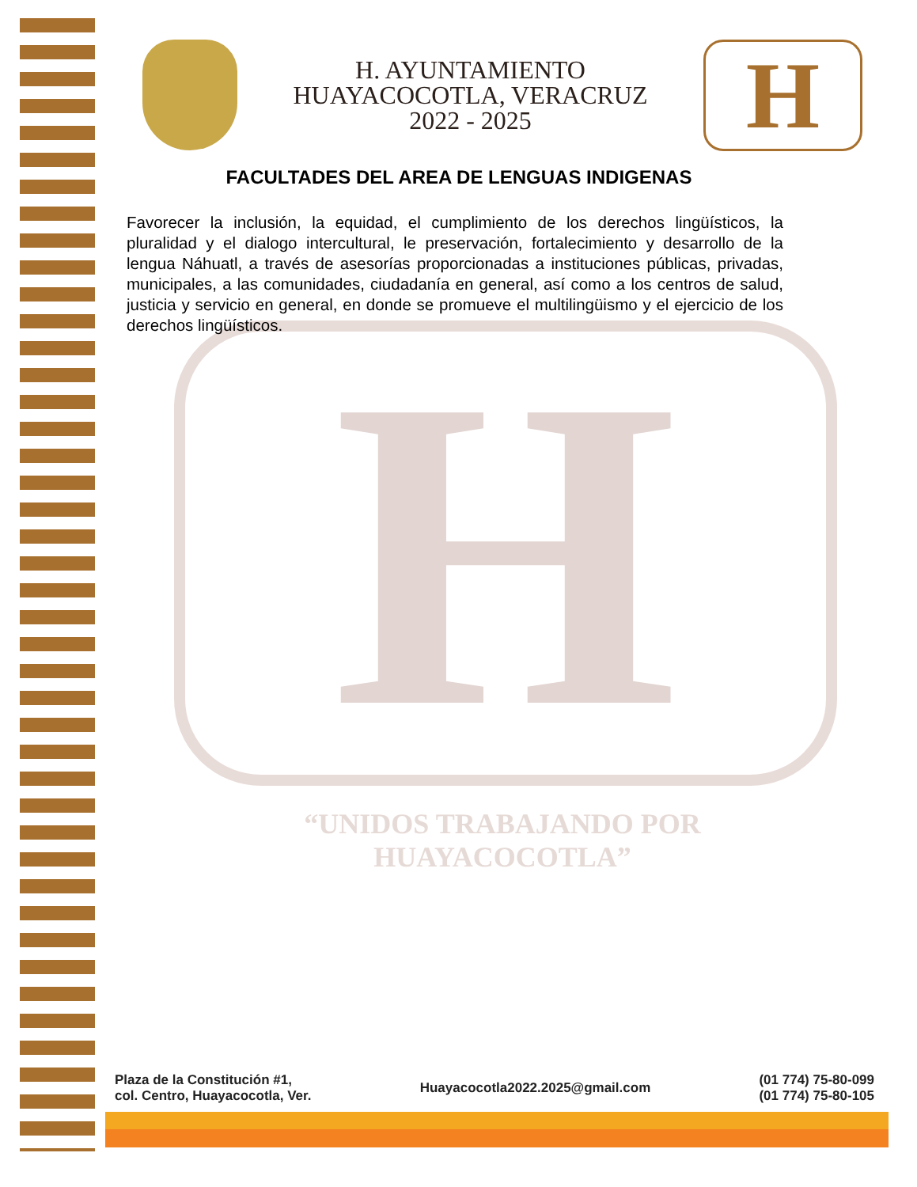H. AYUNTAMIENTO
HUAYACOCOTLA, VERACRUZ
2022 - 2025
H
FACULTADES DEL AREA DE LENGUAS INDIGENAS
Favorecer la inclusión, la equidad, el cumplimiento de los derechos lingüísticos, la pluralidad y el dialogo intercultural, le preservación, fortalecimiento y desarrollo de la lengua Náhuatl, a través de asesorías proporcionadas a instituciones públicas, privadas, municipales, a las comunidades, ciudadanía en general, así como a los centros de salud, justicia y servicio en general, en donde se promueve el multilingüismo y el ejercicio de los derechos lingüísticos.
H “UNIDOS TRABAJANDO POR HUAYACOCOTLA”
Plaza de la Constitución #1,
col. Centro, Huayacocotla, Ver.
Huayacocotla2022.2025@gmail.com
(01 774) 75-80-099
(01 774) 75-80-105